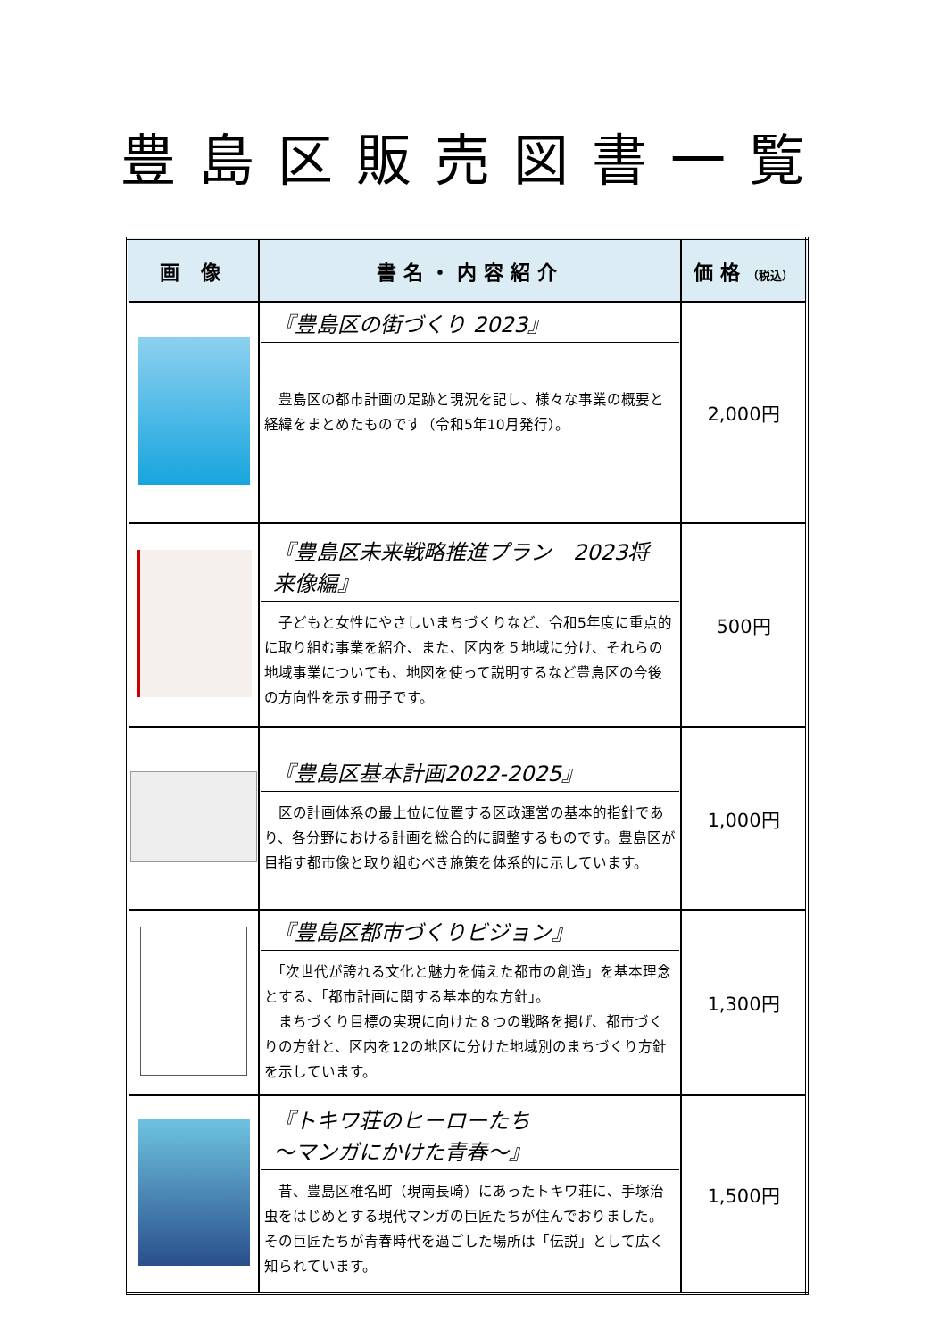豊島区販売図書一覧
| 画 像 | 書名・内容紹介 | 価格 （税込） |
| --- | --- | --- |
| | 『豊島区の街づくり 2023』 豊島区の都市計画の足跡と現況を記し、様々な事業の概要と経緯をまとめたものです（令和5年10月発行）。 | 2,000円 |
| | 『豊島区未来戦略推進プラン 2023将来像編』 子どもと女性にやさしいまちづくりなど、令和5年度に重点的に取り組む事業を紹介、また、区内を５地域に分け、それらの地域事業についても、地図を使って説明するなど豊島区の今後の方向性を示す冊子です。 | 500円 |
| | 『豊島区基本計画2022-2025』 区の計画体系の最上位に位置する区政運営の基本的指針であり、各分野における計画を総合的に調整するものです。豊島区が目指す都市像と取り組むべき施策を体系的に示しています。 | 1,000円 |
| | 『豊島区都市づくりビジョン』 「次世代が誇れる文化と魅力を備えた都市の創造」を基本理念とする、「都市計画に関する基本的な方針」。 まちづくり目標の実現に向けた８つの戦略を掲げ、都市づくりの方針と、区内を12の地区に分けた地域別のまちづくり方針を示しています。 | 1,300円 |
| | 『トキワ荘のヒーローたち ～マンガにかけた青春～』 昔、豊島区椎名町（現南長崎）にあったトキワ荘に、手塚治虫をはじめとする現代マンガの巨匠たちが住んでおりました。その巨匠たちが青春時代を過ごした場所は「伝説」として広く知られています。 | 1,500円 |